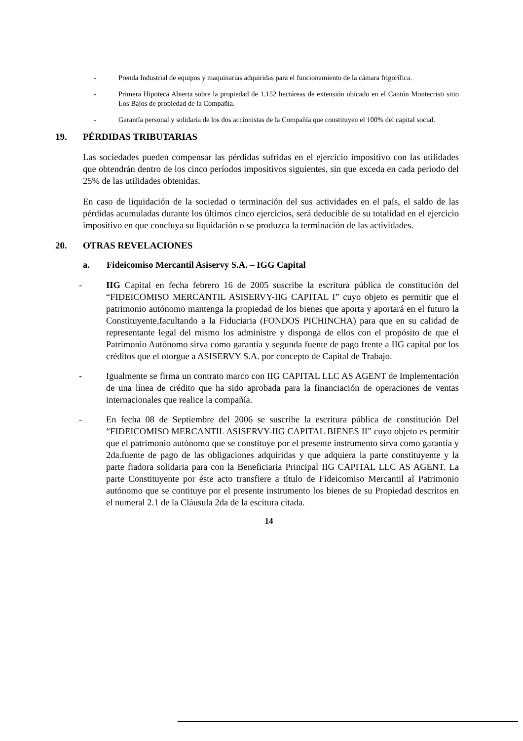- Prenda Industrial de equipos y maquinarias adquiridas para el funcionamiento de la cámara frigorífica.
- Primera Hipoteca Abierta sobre la propiedad de 1.152 hectáreas de extensión ubicado en el Cantón Montecristi sitio Los Bajos de propiedad de la Compañía.
- Garantía personal y solidaria de los dos accionistas de la Compañía que constituyen el 100% del capital social.
19. PÉRDIDAS TRIBUTARIAS
Las sociedades pueden compensar las pérdidas sufridas en el ejercicio impositivo con las utilidades que obtendrán dentro de los cinco períodos impositivos siguientes, sin que exceda en cada periodo del 25% de las utilidades obtenidas.
En caso de liquidación de la sociedad o terminación del sus actividades en el país, el saldo de las pérdidas acumuladas durante los últimos cinco ejercicios, será deducible de su totalidad en el ejercicio impositivo en que concluya su liquidación o se produzca la terminación de las actividades.
20. OTRAS REVELACIONES
a. Fideicomiso Mercantil Asiservy S.A. – IGG Capital
- IIG Capital en fecha febrero 16 de 2005 suscribe la escritura pública de constitución del “FIDEICOMISO MERCANTIL ASISERVY-IIG CAPITAL I” cuyo objeto es permitir que el patrimonio autónomo mantenga la propiedad de los bienes que aporta y aportará en el futuro la Constituyente,facultando a la Fiduciaria (FONDOS PICHINCHA) para que en su calidad de representante legal del mismo los administre y disponga de ellos con el propósito de que el Patrimonio Autónomo sirva como garantía y segunda fuente de pago frente a IIG capital por los créditos que el otorgue a ASISERVY S.A. por concepto de Capital de Trabajo.
- Igualmente se firma un contrato marco con IIG CAPITAL LLC AS AGENT de Implementación de una línea de crédito que ha sido aprobada para la financiación de operaciones de ventas internacionales que realice la compañía.
- En fecha 08 de Septiembre del 2006 se suscribe la escritura pública de constitución Del “FIDEICOMISO MERCANTIL ASISERVY-IIG CAPITAL BIENES II” cuyo objeto es permitir que el patrimonio autónomo que se constituye por el presente instrumento sirva como garantía y 2da.fuente de pago de las obligaciones adquiridas y que adquiera la parte constituyente y la parte fiadora solidaria para con la Beneficiaria Principal IIG CAPITAL LLC AS AGENT. La parte Constituyente por éste acto transfiere a título de Fideicomiso Mercantil al Patrimonio autónomo que se contituye por el presente instrumento los bienes de su Propiedad descritos en el numeral 2.1 de la Cláusula 2da de la escitura citada.
14